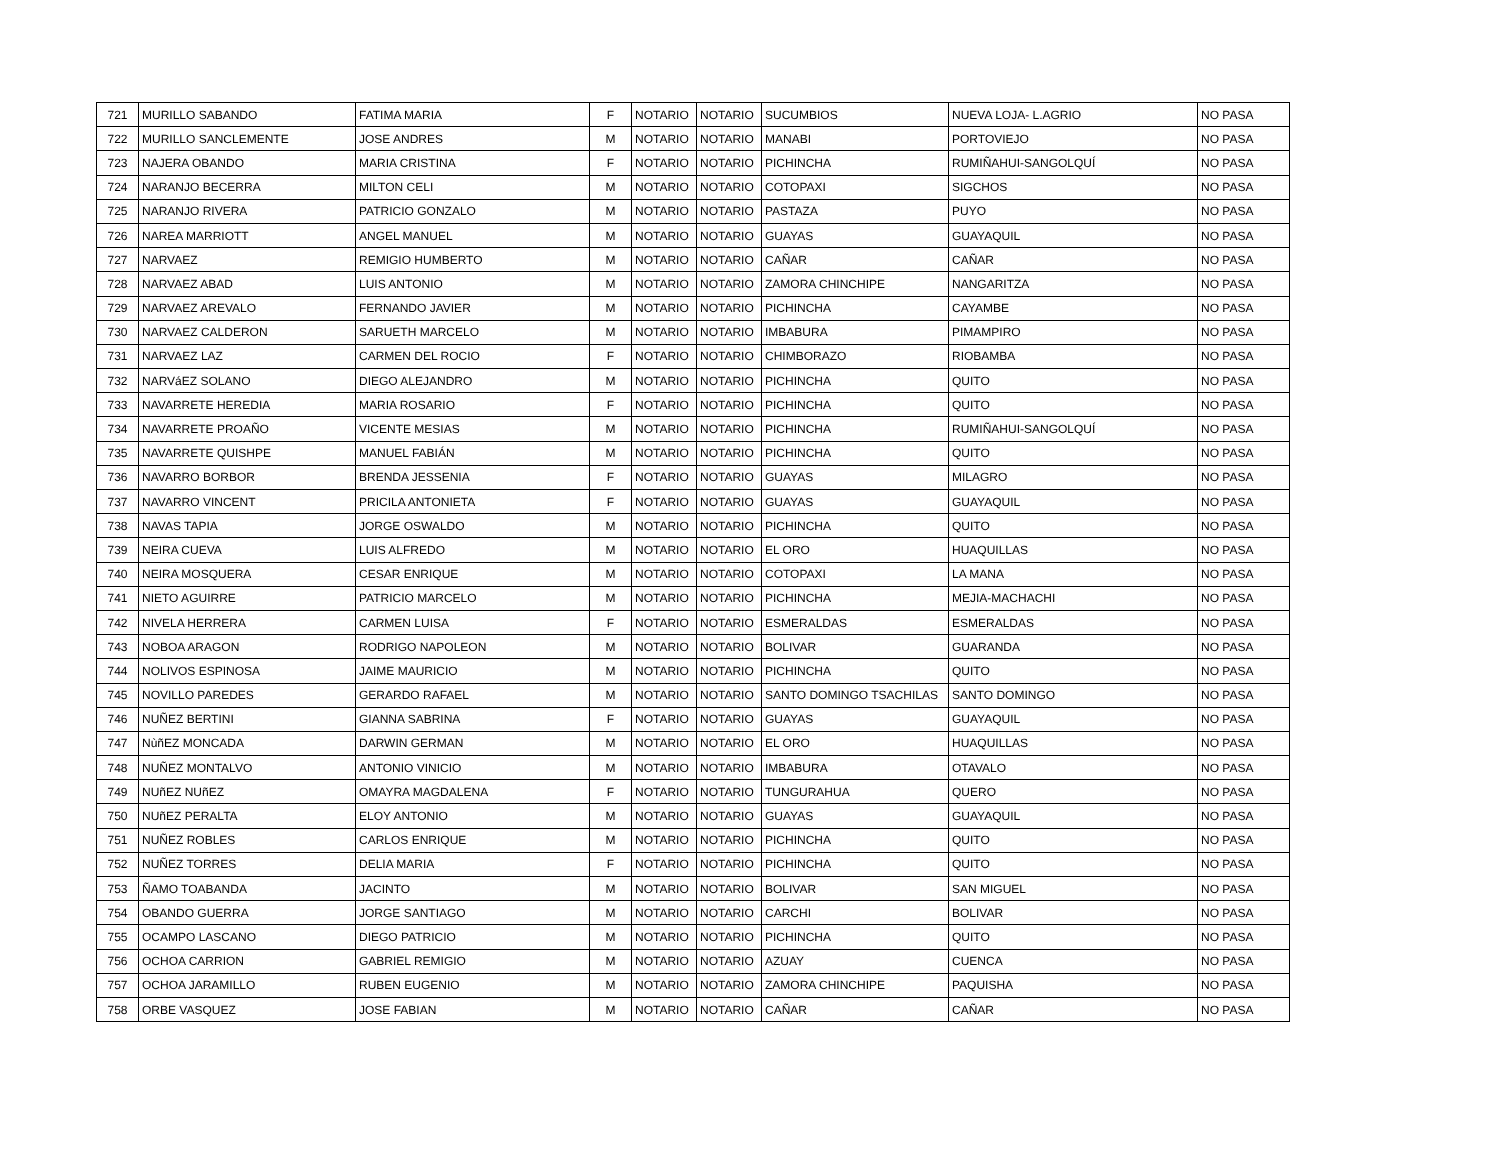| 721 | MURILLO SABANDO | FATIMA MARIA | F | NOTARIO | NOTARIO | SUCUMBIOS | NUEVA LOJA- L.AGRIO | NO PASA |
| 722 | MURILLO SANCLEMENTE | JOSE ANDRES | M | NOTARIO | NOTARIO | MANABI | PORTOVIEJO | NO PASA |
| 723 | NAJERA OBANDO | MARIA CRISTINA | F | NOTARIO | NOTARIO | PICHINCHA | RUMIÑAHUI-SANGOLQUÍ | NO PASA |
| 724 | NARANJO BECERRA | MILTON CELI | M | NOTARIO | NOTARIO | COTOPAXI | SIGCHOS | NO PASA |
| 725 | NARANJO RIVERA | PATRICIO GONZALO | M | NOTARIO | NOTARIO | PASTAZA | PUYO | NO PASA |
| 726 | NAREA MARRIOTT | ANGEL MANUEL | M | NOTARIO | NOTARIO | GUAYAS | GUAYAQUIL | NO PASA |
| 727 | NARVAEZ | REMIGIO HUMBERTO | M | NOTARIO | NOTARIO | CAÑAR | CAÑAR | NO PASA |
| 728 | NARVAEZ ABAD | LUIS ANTONIO | M | NOTARIO | NOTARIO | ZAMORA CHINCHIPE | NANGARITZA | NO PASA |
| 729 | NARVAEZ AREVALO | FERNANDO JAVIER | M | NOTARIO | NOTARIO | PICHINCHA | CAYAMBE | NO PASA |
| 730 | NARVAEZ CALDERON | SARUETH MARCELO | M | NOTARIO | NOTARIO | IMBABURA | PIMAMPIRO | NO PASA |
| 731 | NARVAEZ LAZ | CARMEN DEL ROCIO | F | NOTARIO | NOTARIO | CHIMBORAZO | RIOBAMBA | NO PASA |
| 732 | NARVáEZ SOLANO | DIEGO ALEJANDRO | M | NOTARIO | NOTARIO | PICHINCHA | QUITO | NO PASA |
| 733 | NAVARRETE HEREDIA | MARIA ROSARIO | F | NOTARIO | NOTARIO | PICHINCHA | QUITO | NO PASA |
| 734 | NAVARRETE PROAÑO | VICENTE MESIAS | M | NOTARIO | NOTARIO | PICHINCHA | RUMIÑAHUI-SANGOLQUÍ | NO PASA |
| 735 | NAVARRETE QUISHPE | MANUEL FABIÁN | M | NOTARIO | NOTARIO | PICHINCHA | QUITO | NO PASA |
| 736 | NAVARRO BORBOR | BRENDA JESSENIA | F | NOTARIO | NOTARIO | GUAYAS | MILAGRO | NO PASA |
| 737 | NAVARRO VINCENT | PRICILA ANTONIETA | F | NOTARIO | NOTARIO | GUAYAS | GUAYAQUIL | NO PASA |
| 738 | NAVAS TAPIA | JORGE OSWALDO | M | NOTARIO | NOTARIO | PICHINCHA | QUITO | NO PASA |
| 739 | NEIRA CUEVA | LUIS ALFREDO | M | NOTARIO | NOTARIO | EL ORO | HUAQUILLAS | NO PASA |
| 740 | NEIRA MOSQUERA | CESAR ENRIQUE | M | NOTARIO | NOTARIO | COTOPAXI | LA MANA | NO PASA |
| 741 | NIETO AGUIRRE | PATRICIO MARCELO | M | NOTARIO | NOTARIO | PICHINCHA | MEJIA-MACHACHI | NO PASA |
| 742 | NIVELA HERRERA | CARMEN LUISA | F | NOTARIO | NOTARIO | ESMERALDAS | ESMERALDAS | NO PASA |
| 743 | NOBOA ARAGON | RODRIGO NAPOLEON | M | NOTARIO | NOTARIO | BOLIVAR | GUARANDA | NO PASA |
| 744 | NOLIVOS ESPINOSA | JAIME MAURICIO | M | NOTARIO | NOTARIO | PICHINCHA | QUITO | NO PASA |
| 745 | NOVILLO PAREDES | GERARDO RAFAEL | M | NOTARIO | NOTARIO | SANTO DOMINGO TSACHILAS | SANTO DOMINGO | NO PASA |
| 746 | NUÑEZ BERTINI | GIANNA SABRINA | F | NOTARIO | NOTARIO | GUAYAS | GUAYAQUIL | NO PASA |
| 747 | NùñEZ MONCADA | DARWIN GERMAN | M | NOTARIO | NOTARIO | EL ORO | HUAQUILLAS | NO PASA |
| 748 | NUÑEZ MONTALVO | ANTONIO VINICIO | M | NOTARIO | NOTARIO | IMBABURA | OTAVALO | NO PASA |
| 749 | NUñEZ NUñEZ | OMAYRA MAGDALENA | F | NOTARIO | NOTARIO | TUNGURAHUA | QUERO | NO PASA |
| 750 | NUñEZ PERALTA | ELOY ANTONIO | M | NOTARIO | NOTARIO | GUAYAS | GUAYAQUIL | NO PASA |
| 751 | NUÑEZ ROBLES | CARLOS ENRIQUE | M | NOTARIO | NOTARIO | PICHINCHA | QUITO | NO PASA |
| 752 | NUÑEZ TORRES | DELIA MARIA | F | NOTARIO | NOTARIO | PICHINCHA | QUITO | NO PASA |
| 753 | ÑAMO TOABANDA | JACINTO | M | NOTARIO | NOTARIO | BOLIVAR | SAN MIGUEL | NO PASA |
| 754 | OBANDO GUERRA | JORGE SANTIAGO | M | NOTARIO | NOTARIO | CARCHI | BOLIVAR | NO PASA |
| 755 | OCAMPO LASCANO | DIEGO PATRICIO | M | NOTARIO | NOTARIO | PICHINCHA | QUITO | NO PASA |
| 756 | OCHOA CARRION | GABRIEL REMIGIO | M | NOTARIO | NOTARIO | AZUAY | CUENCA | NO PASA |
| 757 | OCHOA JARAMILLO | RUBEN EUGENIO | M | NOTARIO | NOTARIO | ZAMORA CHINCHIPE | PAQUISHA | NO PASA |
| 758 | ORBE VASQUEZ | JOSE FABIAN | M | NOTARIO | NOTARIO | CAÑAR | CAÑAR | NO PASA |